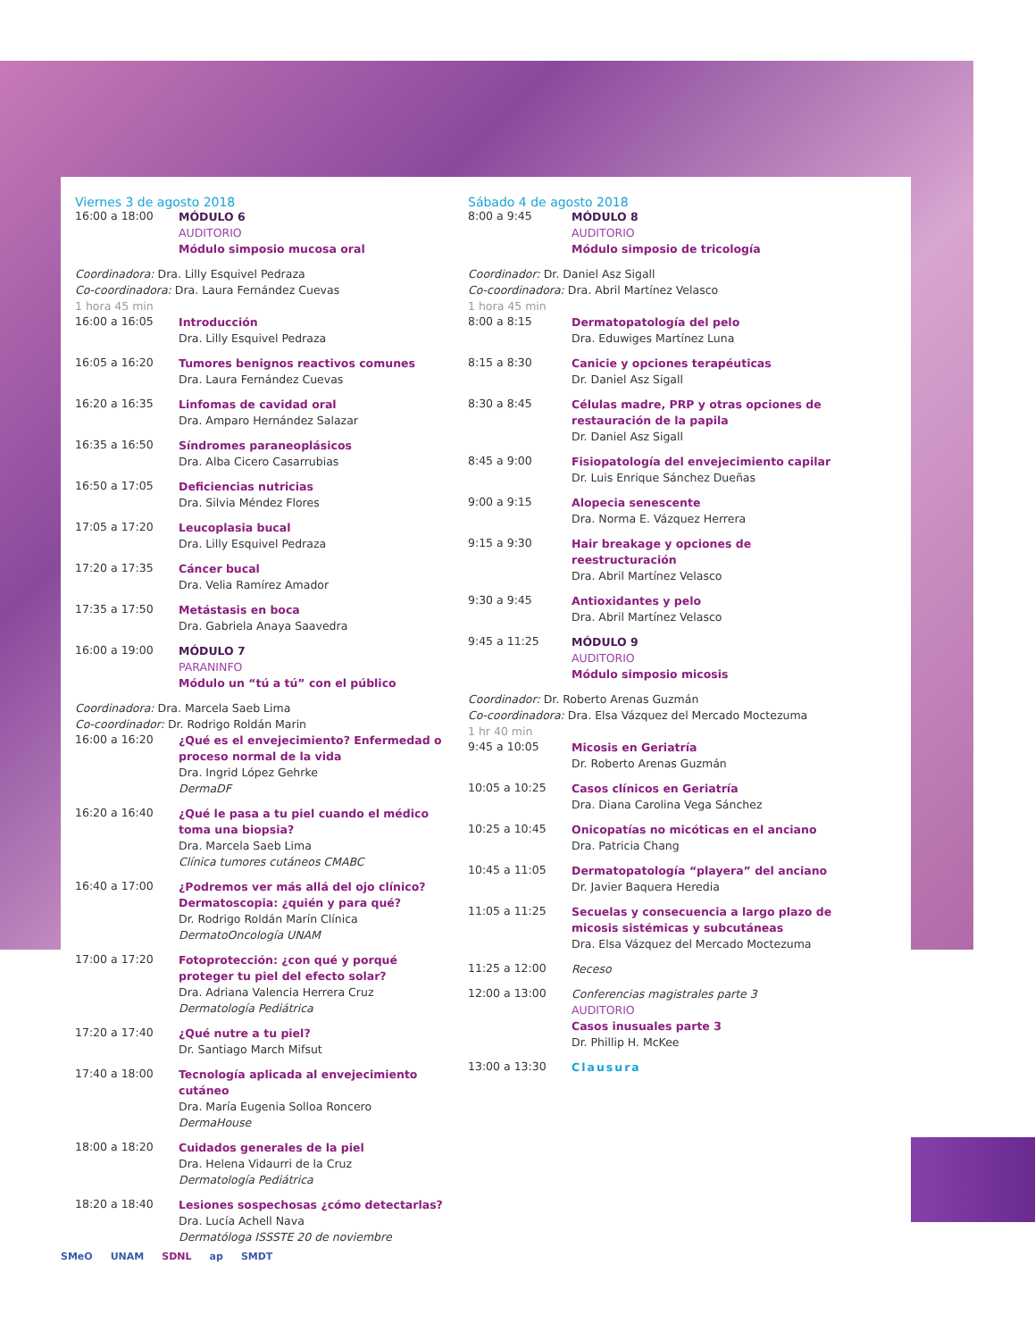Viernes 3 de agosto 2018
16:00 a 18:00
MÓDULO 6
AUDITORIO
Módulo simposio mucosa oral
Coordinadora: Dra. Lilly Esquivel Pedraza
Co-coordinadora: Dra. Laura Fernández Cuevas
1 hora 45 min
16:00 a 16:05
Introducción
Dra. Lilly Esquivel Pedraza
16:05 a 16:20
Tumores benignos reactivos comunes
Dra. Laura Fernández Cuevas
16:20 a 16:35
Linfomas de cavidad oral
Dra. Amparo Hernández Salazar
16:35 a 16:50
Síndromes paraneoplásicos
Dra. Alba Cicero Casarrubias
16:50 a 17:05
Deficiencias nutricias
Dra. Silvia Méndez Flores
17:05 a 17:20
Leucoplasia bucal
Dra. Lilly Esquivel Pedraza
17:20 a 17:35
Cáncer bucal
Dra. Velia Ramírez Amador
17:35 a 17:50
Metástasis en boca
Dra. Gabriela Anaya Saavedra
16:00 a 19:00
MÓDULO 7
PARANINFO
Módulo un “tú a tú” con el público
Coordinadora: Dra. Marcela Saeb Lima
Co-coordinador: Dr. Rodrigo Roldán Marin
16:00 a 16:20
¿Qué es el envejecimiento? Enfermedad o proceso normal de la vida
Dra. Ingrid López Gehrke
DermaDF
16:20 a 16:40
¿Qué le pasa a tu piel cuando el médico toma una biopsia?
Dra. Marcela Saeb Lima
Clínica tumores cutáneos CMABC
16:40 a 17:00
¿Podremos ver más allá del ojo clínico? Dermatoscopia: ¿quién y para qué?
Dr. Rodrigo Roldán Marín Clínica
DermatoOncología UNAM
17:00 a 17:20
Fotoprotección: ¿con qué y porqué proteger tu piel del efecto solar?
Dra. Adriana Valencia Herrera Cruz
Dermatología Pediátrica
17:20 a 17:40
¿Qué nutre a tu piel?
Dr. Santiago March Mifsut
17:40 a 18:00
Tecnología aplicada al envejecimiento cutáneo
Dra. María Eugenia Solloa Roncero
DermaHouse
18:00 a 18:20
Cuidados generales de la piel
Dra. Helena Vidaurri de la Cruz
Dermatología Pediátrica
18:20 a 18:40
Lesiones sospechosas ¿cómo detectarlas?
Dra. Lucía Achell Nava
Dermatóloga ISSSTE 20 de noviembre
Sábado 4 de agosto 2018
8:00 a 9:45
MÓDULO 8
AUDITORIO
Módulo simposio de tricología
Coordinador: Dr. Daniel Asz Sigall
Co-coordinadora: Dra. Abril Martínez Velasco
1 hora 45 min
8:00 a 8:15
Dermatopatología del pelo
Dra. Eduwiges Martínez Luna
8:15 a 8:30
Canicie y opciones terapéuticas
Dr. Daniel Asz Sigall
8:30 a 8:45
Células madre, PRP y otras opciones de restauración de la papila
Dr. Daniel Asz Sigall
8:45 a 9:00
Fisiopatología del envejecimiento capilar
Dr. Luis Enrique Sánchez Dueñas
9:00 a 9:15
Alopecia senescente
Dra. Norma E. Vázquez Herrera
9:15 a 9:30
Hair breakage y opciones de reestructuración
Dra. Abril Martínez Velasco
9:30 a 9:45
Antioxidantes y pelo
Dra. Abril Martínez Velasco
9:45 a 11:25
MÓDULO 9
AUDITORIO
Módulo simposio micosis
Coordinador: Dr. Roberto Arenas Guzmán
Co-coordinadora: Dra. Elsa Vázquez del Mercado Moctezuma
1 hr 40 min
9:45 a 10:05
Micosis en Geriatría
Dr. Roberto Arenas Guzmán
10:05 a 10:25
Casos clínicos en Geriatría
Dra. Diana Carolina Vega Sánchez
10:25 a 10:45
Onicopatías no micóticas en el anciano
Dra. Patricia Chang
10:45 a 11:05
Dermatopatología “playera” del anciano
Dr. Javier Baquera Heredia
11:05 a 11:25
Secuelas y consecuencia a largo plazo de micosis sistémicas y subcutáneas
Dra. Elsa Vázquez del Mercado Moctezuma
11:25 a 12:00
Receso
12:00 a 13:00
Conferencias magistrales parte 3
AUDITORIO
Casos inusuales parte 3
Dr. Phillip H. McKee
13:00 a 13:30
Clausura
SMeO UNAM SDNL ap SMDT